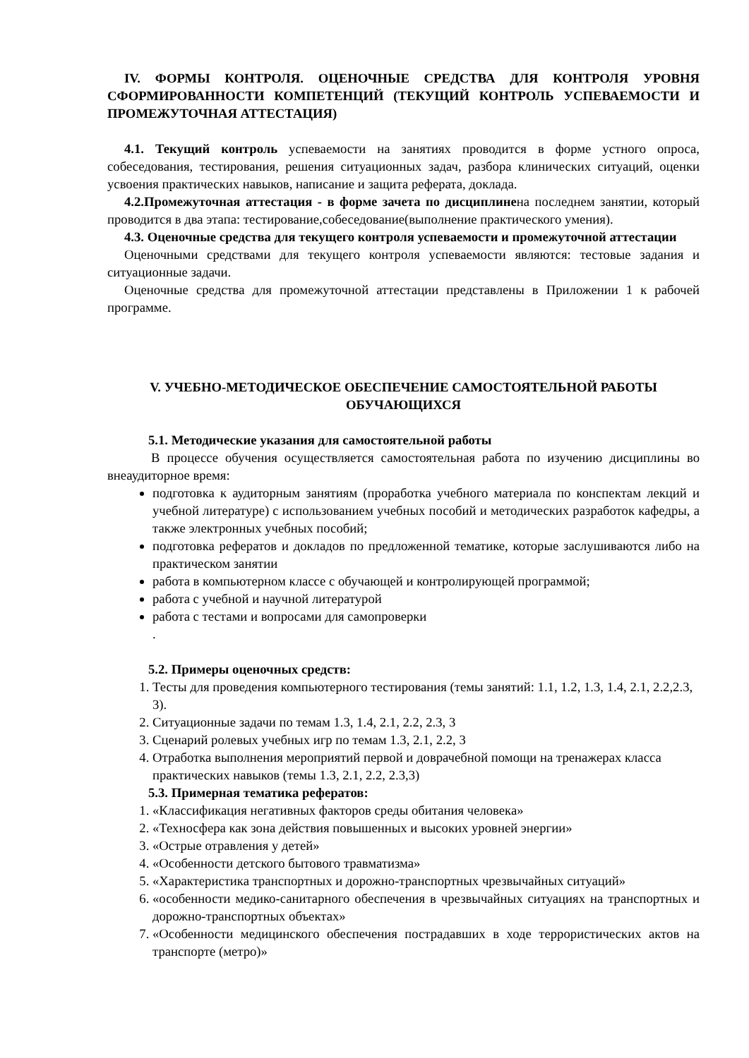IV. ФОРМЫ КОНТРОЛЯ. ОЦЕНОЧНЫЕ СРЕДСТВА ДЛЯ КОНТРОЛЯ УРОВНЯ СФОРМИРОВАННОСТИ КОМПЕТЕНЦИЙ (ТЕКУЩИЙ КОНТРОЛЬ УСПЕВАЕМОСТИ И ПРОМЕЖУТОЧНАЯ АТТЕСТАЦИЯ)
4.1. Текущий контроль успеваемости на занятиях проводится в форме устного опроса, собеседования, тестирования, решения ситуационных задач, разбора клинических ситуаций, оценки усвоения практических навыков, написание и защита реферата, доклада.
4.2.Промежуточная аттестация - в форме зачета по дисциплинена последнем занятии, который проводится в два этапа: тестирование,собеседование(выполнение практического умения).
4.3. Оценочные средства для текущего контроля успеваемости и промежуточной аттестации
Оценочными средствами для текущего контроля успеваемости являются: тестовые задания и ситуационные задачи.
Оценочные средства для промежуточной аттестации представлены в Приложении 1 к рабочей программе.
V. УЧЕБНО-МЕТОДИЧЕСКОЕ ОБЕСПЕЧЕНИЕ САМОСТОЯТЕЛЬНОЙ РАБОТЫ ОБУЧАЮЩИХСЯ
5.1. Методические указания для самостоятельной работы
В процессе обучения осуществляется самостоятельная работа по изучению дисциплины во внеаудиторное время:
подготовка к аудиторным занятиям (проработка учебного материала по конспектам лекций и учебной литературе) с использованием учебных пособий и методических разработок кафедры, а также электронных учебных пособий;
подготовка рефератов и докладов по предложенной тематике, которые заслушиваются либо на практическом занятии
работа в компьютерном классе с обучающей и контролирующей программой;
работа с учебной и научной литературой
работа с тестами и вопросами для самопроверки
.
5.2. Примеры оценочных средств:
1. Тесты для проведения компьютерного тестирования (темы занятий: 1.1, 1.2, 1.3, 1.4, 2.1, 2.2,2.3, 3).
2. Ситуационные задачи по темам 1.3, 1.4, 2.1, 2.2, 2.3, 3
3. Сценарий ролевых учебных игр по темам 1.3, 2.1, 2.2, 3
4. Отработка выполнения мероприятий первой и доврачебной помощи на тренажерах класса практических навыков (темы 1.3, 2.1, 2.2, 2.3,3)
5.3. Примерная тематика рефератов:
1. «Классификация негативных факторов среды обитания человека»
2. «Техносфера как зона действия повышенных и высоких уровней энергии»
3. «Острые отравления у детей»
4. «Особенности детского бытового травматизма»
5. «Характеристика транспортных и дорожно-транспортных чрезвычайных ситуаций»
6. «особенности медико-санитарного обеспечения в чрезвычайных ситуациях на транспортных и дорожно-транспортных объектах»
7. «Особенности медицинского обеспечения пострадавших в ходе террористических актов на транспорте (метро)»